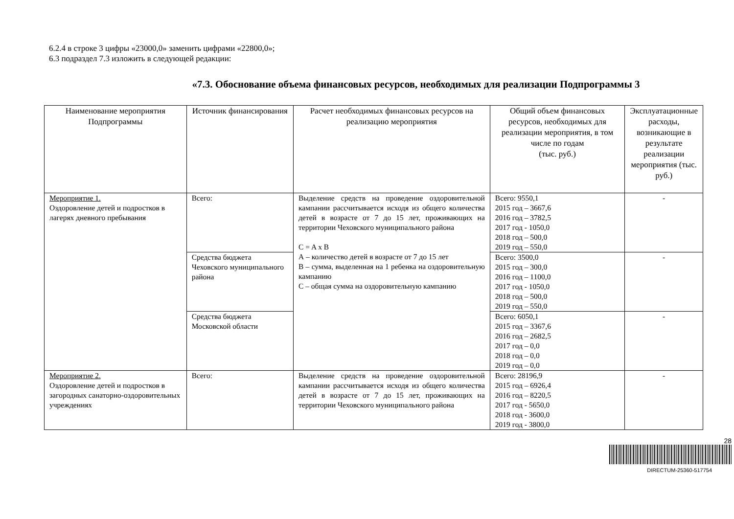6.2.4 в строке 3 цифры «23000,0» заменить цифрами «22800,0»;
6.3 подраздел 7.3 изложить в следующей редакции:
«7.3. Обоснование объема финансовых ресурсов, необходимых для реализации Подпрограммы 3
| Наименование мероприятия Подпрограммы | Источник финансирования | Расчет необходимых финансовых ресурсов на реализацию мероприятия | Общий объем финансовых ресурсов, необходимых для реализации мероприятия, в том числе по годам (тыс. руб.) | Эксплуатационные расходы, возникающие в результате реализации мероприятия (тыс. руб.) |
| --- | --- | --- | --- | --- |
| Мероприятие 1. Оздоровление детей и подростков в лагерях дневного пребывания | Всего: | Выделение средств на проведение оздоровительной кампании рассчитывается исходя из общего количества детей в возрасте от 7 до 15 лет, проживающих на территории Чеховского муниципального района C = A x B А – количество детей в возрасте от 7 до 15 лет В – сумма, выделенная на 1 ребенка на оздоровительную кампанию С – общая сумма на оздоровительную кампанию | Всего: 9550,1 2015 год – 3667,6 2016 год – 3782,5 2017 год - 1050,0 2018 год – 500,0 2019 год – 550,0 | - |
| | Средства бюджета Чеховского муниципального района | | Всего: 3500,0 2015 год – 300,0 2016 год – 1100,0 2017 год - 1050,0 2018 год – 500,0 2019 год – 550,0 | - |
| | Средства бюджета Московской области | | Всего: 6050,1 2015 год – 3367,6 2016 год – 2682,5 2017 год – 0,0 2018 год – 0,0 2019 год – 0,0 | - |
| Мероприятие 2. Оздоровление детей и подростков в загородных санаторно-оздоровительных учреждениях | Всего: | Выделение средств на проведение оздоровительной кампании рассчитывается исходя из общего количества детей в возрасте от 7 до 15 лет, проживающих на территории Чеховского муниципального района | Всего: 28196,9 2015 год – 6926,4 2016 год – 8220,5 2017 год - 5650,0 2018 год - 3600,0 2019 год - 3800,0 | - |
28
DIRECTUM-25360-517754